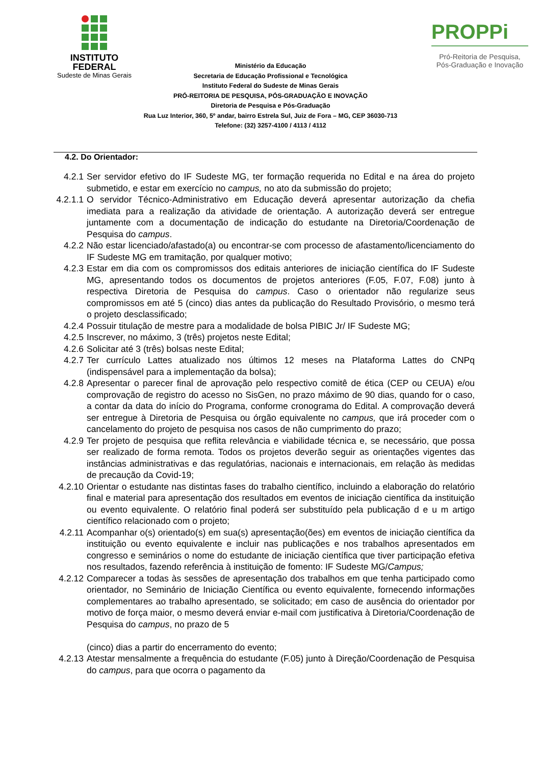INSTITUTO
FEDERAL
Sudeste de Minas Gerais
PROPPi
Pró-Reitoria de Pesquisa,
Pós-Graduação e Inovação
Ministério da Educação
Secretaria de Educação Profissional e Tecnológica
Instituto Federal do Sudeste de Minas Gerais
PRÓ-REITORIA DE PESQUISA, PÓS-GRADUAÇÃO E INOVAÇÃO
Diretoria de Pesquisa e Pós-Graduação
Rua Luz Interior, 360, 5º andar, bairro Estrela Sul, Juiz de Fora – MG, CEP 36030-713
Telefone: (32) 3257-4100 / 4113 / 4112
4.2. Do Orientador:
4.2.1 Ser servidor efetivo do IF Sudeste MG, ter formação requerida no Edital e na área do projeto submetido, e estar em exercício no campus, no ato da submissão do projeto;
4.2.1.1 O servidor Técnico-Administrativo em Educação deverá apresentar autorização da chefia imediata para a realização da atividade de orientação. A autorização deverá ser entregue juntamente com a documentação de indicação do estudante na Diretoria/Coordenação de Pesquisa do campus.
4.2.2 Não estar licenciado/afastado(a) ou encontrar-se com processo de afastamento/licenciamento do IF Sudeste MG em tramitação, por qualquer motivo;
4.2.3 Estar em dia com os compromissos dos editais anteriores de iniciação científica do IF Sudeste MG, apresentando todos os documentos de projetos anteriores (F.05, F.07, F.08) junto à respectiva Diretoria de Pesquisa do campus. Caso o orientador não regularize seus compromissos em até 5 (cinco) dias antes da publicação do Resultado Provisório, o mesmo terá o projeto desclassificado;
4.2.4 Possuir titulação de mestre para a modalidade de bolsa PIBIC Jr/ IF Sudeste MG;
4.2.5 Inscrever, no máximo, 3 (três) projetos neste Edital;
4.2.6 Solicitar até 3 (três) bolsas neste Edital;
4.2.7 Ter currículo Lattes atualizado nos últimos 12 meses na Plataforma Lattes do CNPq (indispensável para a implementação da bolsa);
4.2.8 Apresentar o parecer final de aprovação pelo respectivo comitê de ética (CEP ou CEUA) e/ou comprovação de registro do acesso no SisGen, no prazo máximo de 90 dias, quando for o caso, a contar da data do início do Programa, conforme cronograma do Edital. A comprovação deverá ser entregue à Diretoria de Pesquisa ou órgão equivalente no campus, que irá proceder com o cancelamento do projeto de pesquisa nos casos de não cumprimento do prazo;
4.2.9 Ter projeto de pesquisa que reflita relevância e viabilidade técnica e, se necessário, que possa ser realizado de forma remota. Todos os projetos deverão seguir as orientações vigentes das instâncias administrativas e das regulatórias, nacionais e internacionais, em relação às medidas de precaução da Covid-19;
4.2.10 Orientar o estudante nas distintas fases do trabalho científico, incluindo a elaboração do relatório final e material para apresentação dos resultados em eventos de iniciação científica da instituição ou evento equivalente. O relatório final poderá ser substituído pela publicação d e u m artigo científico relacionado com o projeto;
4.2.11 Acompanhar o(s) orientado(s) em sua(s) apresentação(ões) em eventos de iniciação científica da instituição ou evento equivalente e incluir nas publicações e nos trabalhos apresentados em congresso e seminários o nome do estudante de iniciação científica que tiver participação efetiva nos resultados, fazendo referência à instituição de fomento: IF Sudeste MG/Campus;
4.2.12 Comparecer a todas às sessões de apresentação dos trabalhos em que tenha participado como orientador, no Seminário de Iniciação Científica ou evento equivalente, fornecendo informações complementares ao trabalho apresentado, se solicitado; em caso de ausência do orientador por motivo de força maior, o mesmo deverá enviar e-mail com justificativa à Diretoria/Coordenação de Pesquisa do campus, no prazo de 5
(cinco) dias a partir do encerramento do evento;
4.2.13 Atestar mensalmente a frequência do estudante (F.05) junto à Direção/Coordenação de Pesquisa do campus, para que ocorra o pagamento da